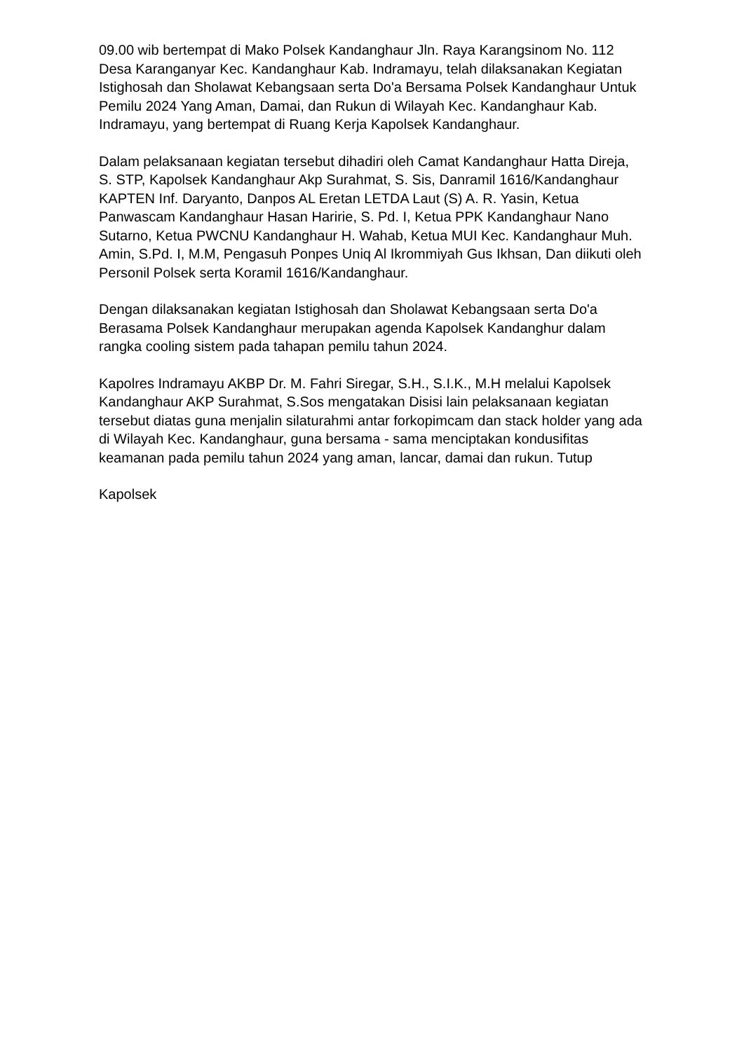09.00 wib bertempat di Mako Polsek Kandanghaur Jln. Raya Karangsinom No. 112 Desa Karanganyar Kec. Kandanghaur Kab. Indramayu, telah dilaksanakan Kegiatan Istighosah dan Sholawat Kebangsaan serta Do'a Bersama Polsek Kandanghaur Untuk Pemilu 2024 Yang Aman, Damai, dan Rukun di Wilayah Kec. Kandanghaur Kab. Indramayu, yang bertempat di Ruang Kerja Kapolsek Kandanghaur.
Dalam pelaksanaan kegiatan tersebut dihadiri oleh Camat Kandanghaur Hatta Direja, S. STP, Kapolsek Kandanghaur Akp Surahmat, S. Sis, Danramil 1616/Kandanghaur KAPTEN Inf. Daryanto, Danpos AL Eretan LETDA Laut (S) A. R. Yasin, Ketua Panwascam Kandanghaur Hasan Haririe, S. Pd. I, Ketua PPK Kandanghaur Nano Sutarno, Ketua PWCNU Kandanghaur H. Wahab, Ketua MUI Kec. Kandanghaur Muh. Amin, S.Pd. I, M.M, Pengasuh Ponpes Uniq Al Ikrommiyah Gus Ikhsan, Dan diikuti oleh Personil Polsek serta Koramil 1616/Kandanghaur.
Dengan dilaksanakan kegiatan Istighosah dan Sholawat Kebangsaan serta Do'a Berasama Polsek Kandanghaur merupakan agenda Kapolsek Kandanghur dalam rangka cooling sistem pada tahapan pemilu tahun 2024.
Kapolres Indramayu AKBP Dr. M. Fahri Siregar, S.H., S.I.K., M.H melalui Kapolsek Kandanghaur AKP Surahmat, S.Sos mengatakan Disisi lain pelaksanaan kegiatan tersebut diatas guna menjalin silaturahmi antar forkopimcam dan stack holder yang ada di Wilayah Kec. Kandanghaur, guna bersama - sama menciptakan kondusifitas keamanan pada pemilu tahun 2024 yang aman, lancar, damai dan rukun. Tutup
Kapolsek